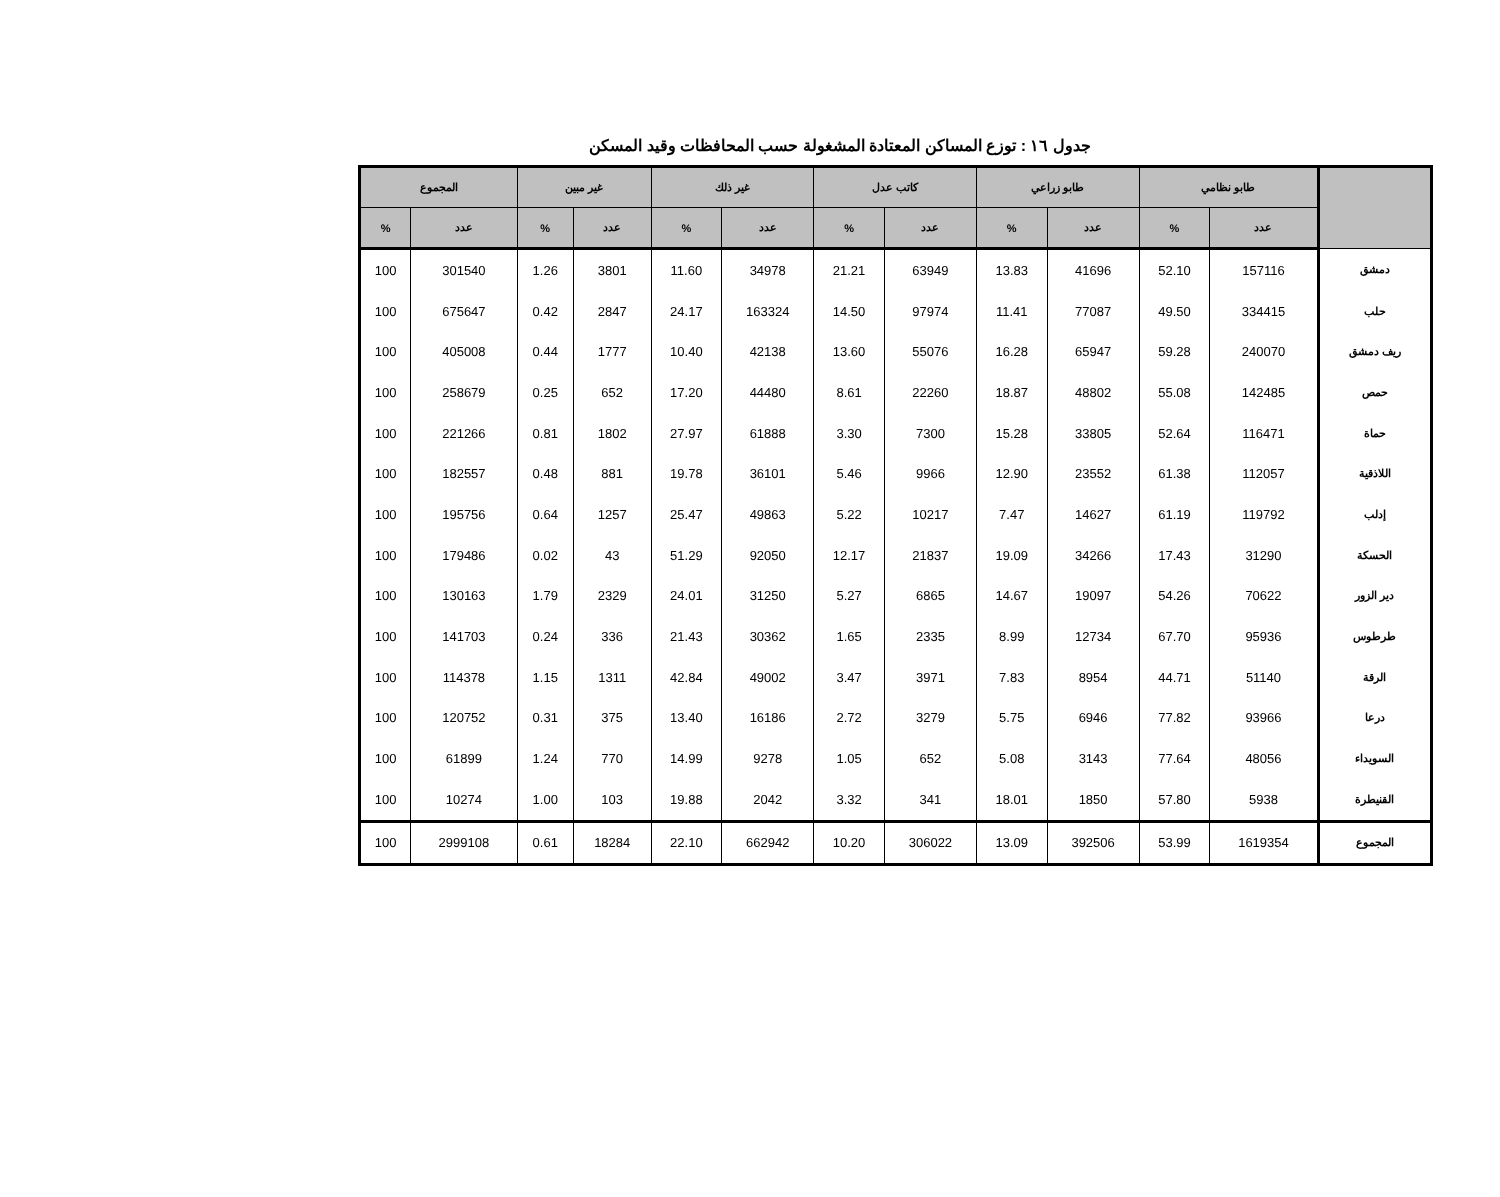جدول ١٦ : توزع المساكن المعتادة المشغولة حسب المحافظات وقيد المسكن
| | طابو نظامي | | طابو زراعي | | كاتب عدل | | غير ذلك | | غير مبين | | المجموع | |
| --- | --- | --- | --- | --- | --- | --- | --- | --- | --- | --- | --- | --- |
| | عدد | % | عدد | % | عدد | % | عدد | % | عدد | % | عدد | % |
| دمشق | 157116 | 52.10 | 41696 | 13.83 | 63949 | 21.21 | 34978 | 11.60 | 3801 | 1.26 | 301540 | 100 |
| حلب | 334415 | 49.50 | 77087 | 11.41 | 97974 | 14.50 | 163324 | 24.17 | 2847 | 0.42 | 675647 | 100 |
| ريف دمشق | 240070 | 59.28 | 65947 | 16.28 | 55076 | 13.60 | 42138 | 10.40 | 1777 | 0.44 | 405008 | 100 |
| حمص | 142485 | 55.08 | 48802 | 18.87 | 22260 | 8.61 | 44480 | 17.20 | 652 | 0.25 | 258679 | 100 |
| حماة | 116471 | 52.64 | 33805 | 15.28 | 7300 | 3.30 | 61888 | 27.97 | 1802 | 0.81 | 221266 | 100 |
| اللاذقية | 112057 | 61.38 | 23552 | 12.90 | 9966 | 5.46 | 36101 | 19.78 | 881 | 0.48 | 182557 | 100 |
| إدلب | 119792 | 61.19 | 14627 | 7.47 | 10217 | 5.22 | 49863 | 25.47 | 1257 | 0.64 | 195756 | 100 |
| الحسكة | 31290 | 17.43 | 34266 | 19.09 | 21837 | 12.17 | 92050 | 51.29 | 43 | 0.02 | 179486 | 100 |
| دير الزور | 70622 | 54.26 | 19097 | 14.67 | 6865 | 5.27 | 31250 | 24.01 | 2329 | 1.79 | 130163 | 100 |
| طرطوس | 95936 | 67.70 | 12734 | 8.99 | 2335 | 1.65 | 30362 | 21.43 | 336 | 0.24 | 141703 | 100 |
| الرقة | 51140 | 44.71 | 8954 | 7.83 | 3971 | 3.47 | 49002 | 42.84 | 1311 | 1.15 | 114378 | 100 |
| درعا | 93966 | 77.82 | 6946 | 5.75 | 3279 | 2.72 | 16186 | 13.40 | 375 | 0.31 | 120752 | 100 |
| السويداء | 48056 | 77.64 | 3143 | 5.08 | 652 | 1.05 | 9278 | 14.99 | 770 | 1.24 | 61899 | 100 |
| القنيطرة | 5938 | 57.80 | 1850 | 18.01 | 341 | 3.32 | 2042 | 19.88 | 103 | 1.00 | 10274 | 100 |
| المجموع | 1619354 | 53.99 | 392506 | 13.09 | 306022 | 10.20 | 662942 | 22.10 | 18284 | 0.61 | 2999108 | 100 |